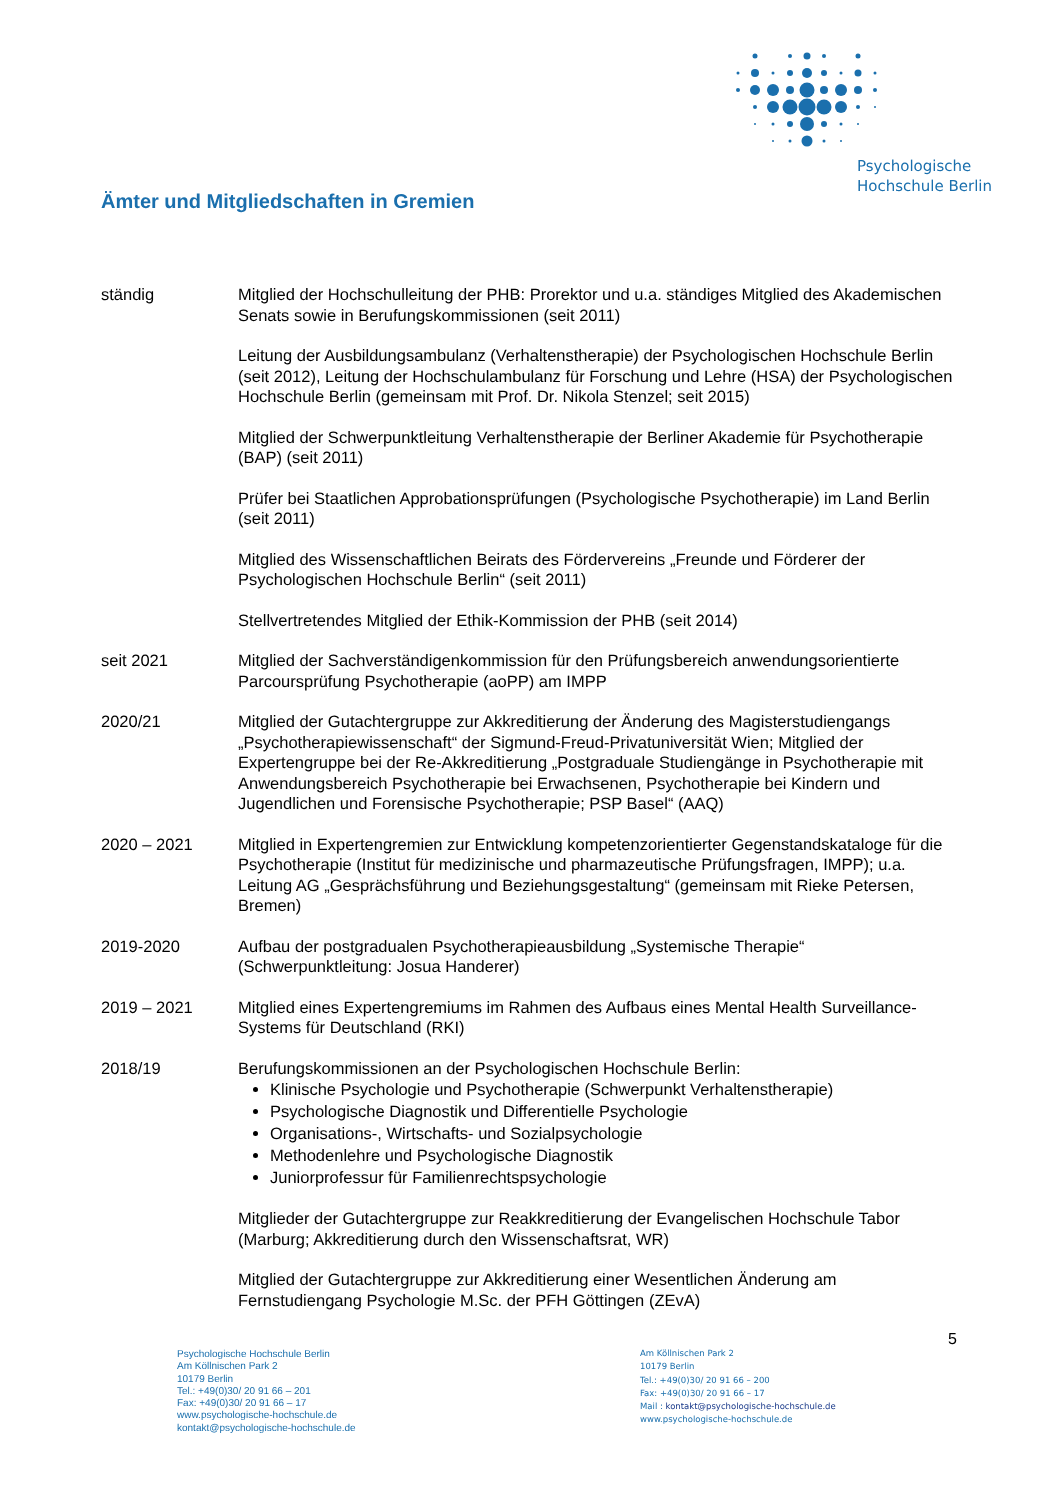Psychologische
Hochschule Berlin
Ämter und Mitgliedschaften in Gremien
ständig Mitglied der Hochschulleitung der PHB: Prorektor und u.a. ständiges Mitglied des Akademischen Senats sowie in Berufungskommissionen (seit 2011)
Leitung der Ausbildungsambulanz (Verhaltenstherapie) der Psychologischen Hochschule Berlin (seit 2012), Leitung der Hochschulambulanz für Forschung und Lehre (HSA) der Psychologischen Hochschule Berlin (gemeinsam mit Prof. Dr. Nikola Stenzel; seit 2015)
Mitglied der Schwerpunktleitung Verhaltenstherapie der Berliner Akademie für Psychotherapie (BAP) (seit 2011)
Prüfer bei Staatlichen Approbationsprüfungen (Psychologische Psychotherapie) im Land Berlin (seit 2011)
Mitglied des Wissenschaftlichen Beirats des Fördervereins „Freunde und Förderer der Psychologischen Hochschule Berlin“ (seit 2011)
Stellvertretendes Mitglied der Ethik-Kommission der PHB (seit 2014)
seit 2021 Mitglied der Sachverständigenkommission für den Prüfungsbereich anwendungsorientierte Parcoursprüfung Psychotherapie (aoPP) am IMPP
2020/21 Mitglied der Gutachtergruppe zur Akkreditierung der Änderung des Magisterstudiengangs „Psychotherapiewissenschaft“ der Sigmund-Freud-Privatuniversität Wien; Mitglied der Expertengruppe bei der Re-Akkreditierung „Postgraduale Studiengänge in Psychotherapie mit Anwendungsbereich Psychotherapie bei Erwachsenen, Psychotherapie bei Kindern und Jugendlichen und Forensische Psychotherapie; PSP Basel“ (AAQ)
2020 – 2021 Mitglied in Expertengremien zur Entwicklung kompetenzorientierter Gegenstandskataloge für die Psychotherapie (Institut für medizinische und pharmazeutische Prüfungsfragen, IMPP); u.a. Leitung AG „Gesprächsführung und Beziehungsgestaltung“ (gemeinsam mit Rieke Petersen, Bremen)
2019-2020 Aufbau der postgradualen Psychotherapieausbildung „Systemische Therapie“ (Schwerpunktleitung: Josua Handerer)
2019 – 2021 Mitglied eines Expertengremiums im Rahmen des Aufbaus eines Mental Health Surveillance-Systems für Deutschland (RKI)
2018/19 Berufungskommissionen an der Psychologischen Hochschule Berlin:
Klinische Psychologie und Psychotherapie (Schwerpunkt Verhaltenstherapie)
Psychologische Diagnostik und Differentielle Psychologie
Organisations-, Wirtschafts- und Sozialpsychologie
Methodenlehre und Psychologische Diagnostik
Juniorprofessur für Familienrechtspsychologie
Mitglieder der Gutachtergruppe zur Reakkreditierung der Evangelischen Hochschule Tabor (Marburg; Akkreditierung durch den Wissenschaftsrat, WR)
Mitglied der Gutachtergruppe zur Akkreditierung einer Wesentlichen Änderung am Fernstudiengang Psychologie M.Sc. der PFH Göttingen (ZEvA)
5
Psychologische Hochschule Berlin
Am Köllnischen Park 2
10179 Berlin
Tel.: +49(0)30/ 20 91 66 – 201
Fax: +49(0)30/ 20 91 66 – 17
www.psychologische-hochschule.de
kontakt@psychologische-hochschule.de
Am Köllnischen Park 2
10179 Berlin
Tel.: +49(0)30/ 20 91 66 – 200
Fax: +49(0)30/ 20 91 66 – 17
Mail : kontakt@psychologische-hochschule.de
www.psychologische-hochschule.de